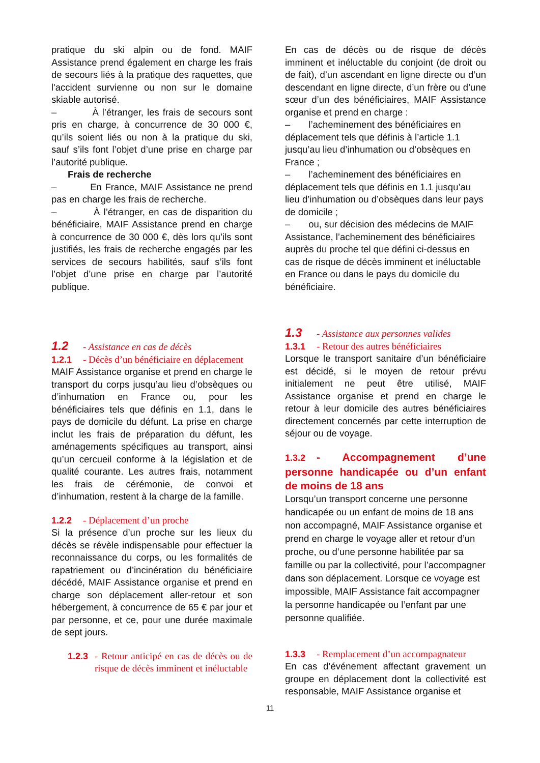pratique du ski alpin ou de fond. MAIF Assistance prend également en charge les frais de secours liés à la pratique des raquettes, que l'accident survienne ou non sur le domaine skiable autorisé.
– À l’étranger, les frais de secours sont pris en charge, à concurrence de 30 000 €, qu’ils soient liés ou non à la pratique du ski, sauf s’ils font l’objet d’une prise en charge par l’autorité publique.
Frais de recherche
– En France, MAIF Assistance ne prend pas en charge les frais de recherche.
– À l’étranger, en cas de disparition du bénéficiaire, MAIF Assistance prend en charge à concurrence de 30 000 €, dès lors qu’ils sont justifiés, les frais de recherche engagés par les services de secours habilités, sauf s’ils font l’objet d’une prise en charge par l’autorité publique.
1.2 - Assistance en cas de décès
1.2.1 - Décès d’un bénéficiaire en déplacement
MAIF Assistance organise et prend en charge le transport du corps jusqu’au lieu d’obsèques ou d’inhumation en France ou, pour les bénéficiaires tels que définis en 1.1, dans le pays de domicile du défunt. La prise en charge inclut les frais de préparation du défunt, les aménagements spécifiques au transport, ainsi qu’un cercueil conforme à la législation et de qualité courante. Les autres frais, notamment les frais de cérémonie, de convoi et d’inhumation, restent à la charge de la famille.
1.2.2 - Déplacement d’un proche
Si la présence d’un proche sur les lieux du décès se révèle indispensable pour effectuer la reconnaissance du corps, ou les formalités de rapatriement ou d’incinération du bénéficiaire décédé, MAIF Assistance organise et prend en charge son déplacement aller-retour et son hébergement, à concurrence de 65 € par jour et par personne, et ce, pour une durée maximale de sept jours.
1.2.3 - Retour anticipé en cas de décès ou de risque de décès imminent et inéluctable
En cas de décès ou de risque de décès imminent et inéluctable du conjoint (de droit ou de fait), d’un ascendant en ligne directe ou d’un descendant en ligne directe, d’un frère ou d’une sœur d’un des bénéficiaires, MAIF Assistance organise et prend en charge :
– l’acheminement des bénéficiaires en déplacement tels que définis à l’article 1.1 jusqu’au lieu d’inhumation ou d’obsèques en France ;
– l’acheminement des bénéficiaires en déplacement tels que définis en 1.1 jusqu’au lieu d’inhumation ou d’obsèques dans leur pays de domicile ;
– ou, sur décision des médecins de MAIF Assistance, l’acheminement des bénéficiaires auprès du proche tel que défini ci-dessus en cas de risque de décès imminent et inéluctable en France ou dans le pays du domicile du bénéficiaire.
1.3 - Assistance aux personnes valides
1.3.1 - Retour des autres bénéficiaires
Lorsque le transport sanitaire d’un bénéficiaire est décidé, si le moyen de retour prévu initialement ne peut être utilisé, MAIF Assistance organise et prend en charge le retour à leur domicile des autres bénéficiaires directement concernés par cette interruption de séjour ou de voyage.
1.3.2 - Accompagnement d’une personne handicapée ou d’un enfant de moins de 18 ans
Lorsqu’un transport concerne une personne handicapée ou un enfant de moins de 18 ans non accompagné, MAIF Assistance organise et prend en charge le voyage aller et retour d’un proche, ou d’une personne habilitée par sa famille ou par la collectivité, pour l’accompagner dans son déplacement. Lorsque ce voyage est impossible, MAIF Assistance fait accompagner la personne handicapée ou l’enfant par une personne qualifiée.
1.3.3 - Remplacement d’un accompagnateur
En cas d’événement affectant gravement un groupe en déplacement dont la collectivité est responsable, MAIF Assistance organise et
11